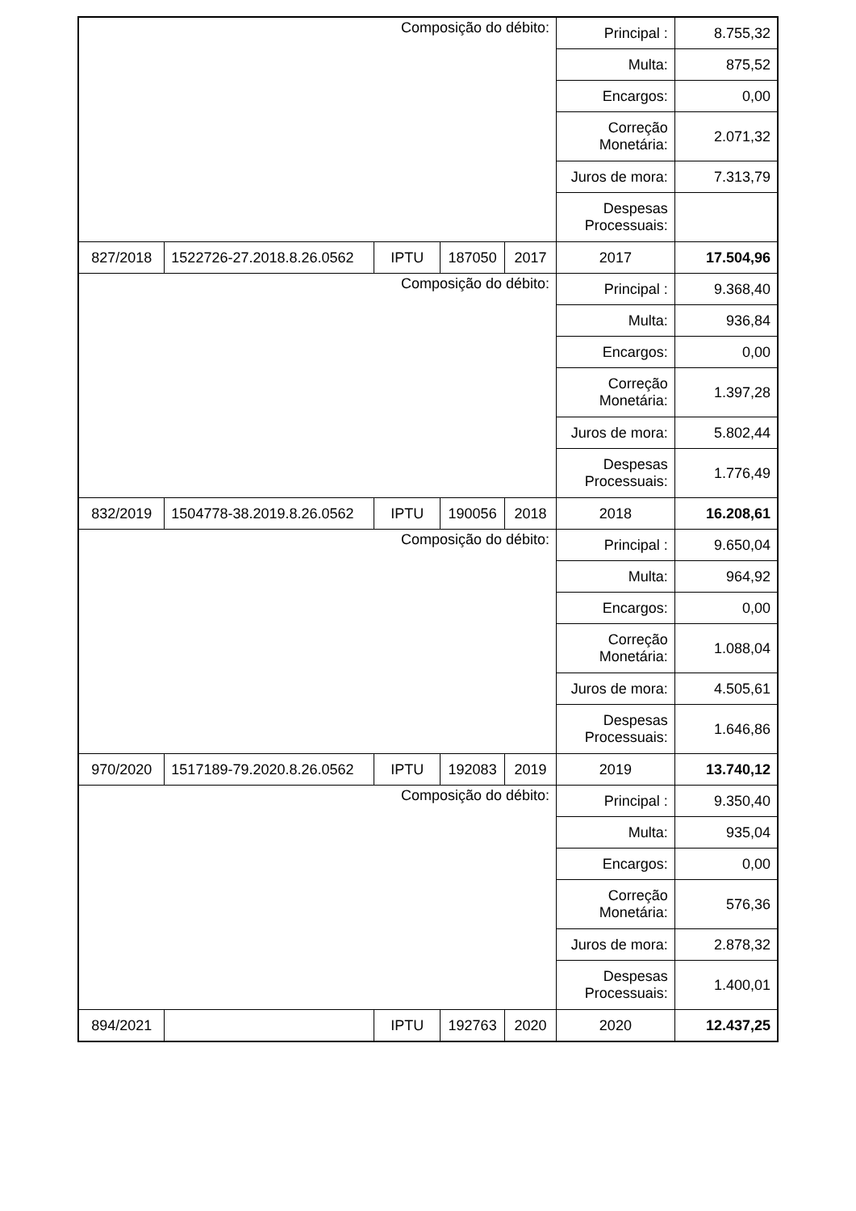| Composição do débito: | | | | | Principal : | 8.755,32 |
| | | | | | Multa: | 875,52 |
| | | | | | Encargos: | 0,00 |
| | | | | | Correção Monetária: | 2.071,32 |
| | | | | | Juros de mora: | 7.313,79 |
| | | | | | Despesas Processuais: | |
| 827/2018 | 1522726-27.2018.8.26.0562 | IPTU | 187050 | 2017 | 2017 | 17.504,96 |
| Composição do débito: | | | | | Principal : | 9.368,40 |
| | | | | | Multa: | 936,84 |
| | | | | | Encargos: | 0,00 |
| | | | | | Correção Monetária: | 1.397,28 |
| | | | | | Juros de mora: | 5.802,44 |
| | | | | | Despesas Processuais: | 1.776,49 |
| 832/2019 | 1504778-38.2019.8.26.0562 | IPTU | 190056 | 2018 | 2018 | 16.208,61 |
| Composição do débito: | | | | | Principal : | 9.650,04 |
| | | | | | Multa: | 964,92 |
| | | | | | Encargos: | 0,00 |
| | | | | | Correção Monetária: | 1.088,04 |
| | | | | | Juros de mora: | 4.505,61 |
| | | | | | Despesas Processuais: | 1.646,86 |
| 970/2020 | 1517189-79.2020.8.26.0562 | IPTU | 192083 | 2019 | 2019 | 13.740,12 |
| Composição do débito: | | | | | Principal : | 9.350,40 |
| | | | | | Multa: | 935,04 |
| | | | | | Encargos: | 0,00 |
| | | | | | Correção Monetária: | 576,36 |
| | | | | | Juros de mora: | 2.878,32 |
| | | | | | Despesas Processuais: | 1.400,01 |
| 894/2021 | | IPTU | 192763 | 2020 | 2020 | 12.437,25 |